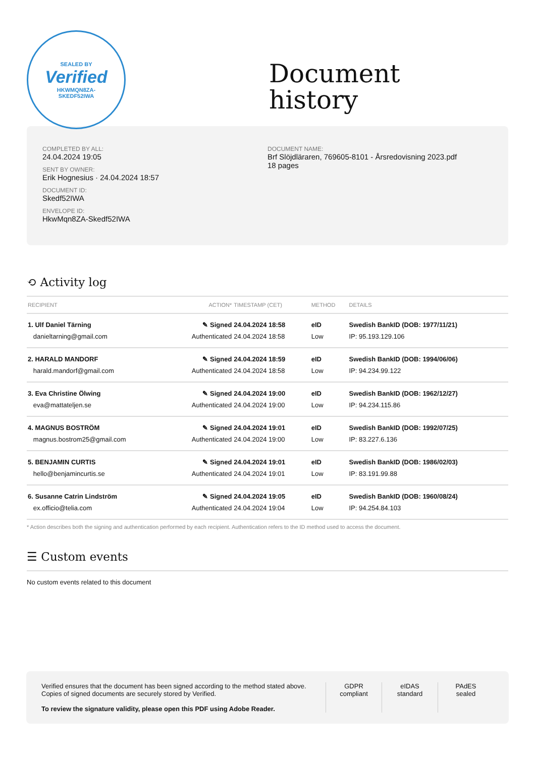SEALED BY
Verified
HKWMQN8ZA-
SKEDF52IWA
Document
history
COMPLETED BY ALL:
24.04.2024 19:05
SENT BY OWNER:
Erik Hognesius · 24.04.2024 18:57
DOCUMENT ID:
Skedf52IWA
ENVELOPE ID:
HkwMqn8ZA-Skedf52IWA
DOCUMENT NAME:
Brf Slöjdläraren, 769605-8101 - Årsredovisning 2023.pdf
18 pages
⟲ Activity log
| RECIPIENT | ACTION* | TIMESTAMP (CET) | METHOD | DETAILS |
| --- | --- | --- | --- | --- |
| 1. Ulf Daniel Tärning | ✎ Signed | 24.04.2024 18:58 | eID | Swedish BankID (DOB: 1977/11/21) |
| danieltarning@gmail.com | Authenticated | 24.04.2024 18:58 | Low | IP: 95.193.129.106 |
| 2. HARALD MANDORF | ✎ Signed | 24.04.2024 18:59 | eID | Swedish BankID (DOB: 1994/06/06) |
| harald.mandorf@gmail.com | Authenticated | 24.04.2024 18:58 | Low | IP: 94.234.99.122 |
| 3. Eva Christine Ölwing | ✎ Signed | 24.04.2024 19:00 | eID | Swedish BankID (DOB: 1962/12/27) |
| eva@mattateljen.se | Authenticated | 24.04.2024 19:00 | Low | IP: 94.234.115.86 |
| 4. MAGNUS BOSTRÖM | ✎ Signed | 24.04.2024 19:01 | eID | Swedish BankID (DOB: 1992/07/25) |
| magnus.bostrom25@gmail.com | Authenticated | 24.04.2024 19:00 | Low | IP: 83.227.6.136 |
| 5. BENJAMIN CURTIS | ✎ Signed | 24.04.2024 19:01 | eID | Swedish BankID (DOB: 1986/02/03) |
| hello@benjamincurtis.se | Authenticated | 24.04.2024 19:01 | Low | IP: 83.191.99.88 |
| 6. Susanne Catrin Lindström | ✎ Signed | 24.04.2024 19:05 | eID | Swedish BankID (DOB: 1960/08/24) |
| ex.officio@telia.com | Authenticated | 24.04.2024 19:04 | Low | IP: 94.254.84.103 |
* Action describes both the signing and authentication performed by each recipient. Authentication refers to the ID method used to access the document.
☰ Custom events
No custom events related to this document
Verified ensures that the document has been signed according to the method stated above.
Copies of signed documents are securely stored by Verified.
To review the signature validity, please open this PDF using Adobe Reader.
GDPR
compliant
eIDAS
standard
PAdES
sealed